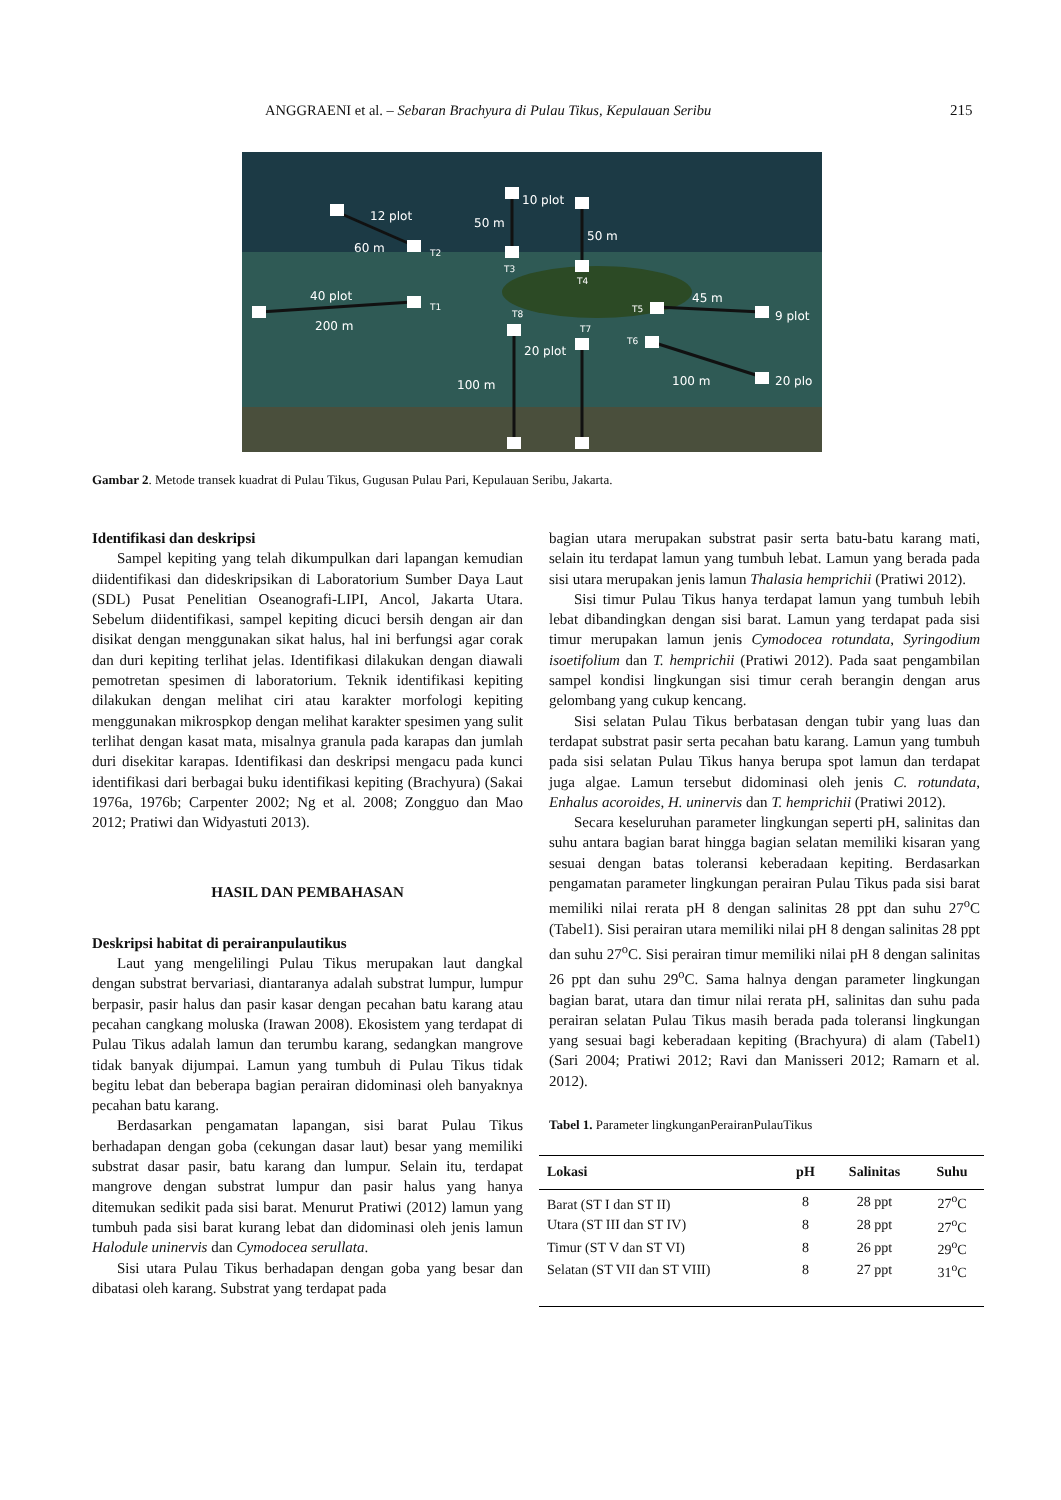ANGGRAENI et al. – Sebaran Brachyura di Pulau Tikus, Kepulauan Seribu 215
12 plot
60 m
40 plot
200 m
50 m
10 plot
50 m
45 m
9 plot
20 plot
100 m
100 m
20 plo
T2
T3
T4
T1
T8
T7
T5
T6
Gambar 2. Metode transek kuadrat di Pulau Tikus, Gugusan Pulau Pari, Kepulauan Seribu, Jakarta.
Identifikasi dan deskripsi
Sampel kepiting yang telah dikumpulkan dari lapangan kemudian diidentifikasi dan dideskripsikan di Laboratorium Sumber Daya Laut (SDL) Pusat Penelitian Oseanografi-LIPI, Ancol, Jakarta Utara. Sebelum diidentifikasi, sampel kepiting dicuci bersih dengan air dan disikat dengan menggunakan sikat halus, hal ini berfungsi agar corak dan duri kepiting terlihat jelas. Identifikasi dilakukan dengan diawali pemotretan spesimen di laboratorium. Teknik identifikasi kepiting dilakukan dengan melihat ciri atau karakter morfologi kepiting menggunakan mikrospkop dengan melihat karakter spesimen yang sulit terlihat dengan kasat mata, misalnya granula pada karapas dan jumlah duri disekitar karapas. Identifikasi dan deskripsi mengacu pada kunci identifikasi dari berbagai buku identifikasi kepiting (Brachyura) (Sakai 1976a, 1976b; Carpenter 2002; Ng et al. 2008; Zongguo dan Mao 2012; Pratiwi dan Widyastuti 2013).
HASIL DAN PEMBAHASAN
Deskripsi habitat di perairanpulautikus
Laut yang mengelilingi Pulau Tikus merupakan laut dangkal dengan substrat bervariasi, diantaranya adalah substrat lumpur, lumpur berpasir, pasir halus dan pasir kasar dengan pecahan batu karang atau pecahan cangkang moluska (Irawan 2008). Ekosistem yang terdapat di Pulau Tikus adalah lamun dan terumbu karang, sedangkan mangrove tidak banyak dijumpai. Lamun yang tumbuh di Pulau Tikus tidak begitu lebat dan beberapa bagian perairan didominasi oleh banyaknya pecahan batu karang.
Berdasarkan pengamatan lapangan, sisi barat Pulau Tikus berhadapan dengan goba (cekungan dasar laut) besar yang memiliki substrat dasar pasir, batu karang dan lumpur. Selain itu, terdapat mangrove dengan substrat lumpur dan pasir halus yang hanya ditemukan sedikit pada sisi barat. Menurut Pratiwi (2012) lamun yang tumbuh pada sisi barat kurang lebat dan didominasi oleh jenis lamun Halodule uninervis dan Cymodocea serullata.
Sisi utara Pulau Tikus berhadapan dengan goba yang besar dan dibatasi oleh karang. Substrat yang terdapat pada
bagian utara merupakan substrat pasir serta batu-batu karang mati, selain itu terdapat lamun yang tumbuh lebat. Lamun yang berada pada sisi utara merupakan jenis lamun Thalasia hemprichii (Pratiwi 2012).
Sisi timur Pulau Tikus hanya terdapat lamun yang tumbuh lebih lebat dibandingkan dengan sisi barat. Lamun yang terdapat pada sisi timur merupakan lamun jenis Cymodocea rotundata, Syringodium isoetifolium dan T. hemprichii (Pratiwi 2012). Pada saat pengambilan sampel kondisi lingkungan sisi timur cerah berangin dengan arus gelombang yang cukup kencang.
Sisi selatan Pulau Tikus berbatasan dengan tubir yang luas dan terdapat substrat pasir serta pecahan batu karang. Lamun yang tumbuh pada sisi selatan Pulau Tikus hanya berupa spot lamun dan terdapat juga algae. Lamun tersebut didominasi oleh jenis C. rotundata, Enhalus acoroides, H. uninervis dan T. hemprichii (Pratiwi 2012).
Secara keseluruhan parameter lingkungan seperti pH, salinitas dan suhu antara bagian barat hingga bagian selatan memiliki kisaran yang sesuai dengan batas toleransi keberadaan kepiting. Berdasarkan pengamatan parameter lingkungan perairan Pulau Tikus pada sisi barat memiliki nilai rerata pH 8 dengan salinitas 28 ppt dan suhu 27<sup>o</sup>C (Tabel1). Sisi perairan utara memiliki nilai pH 8 dengan salinitas 28 ppt dan suhu 27<sup>o</sup>C. Sisi perairan timur memiliki nilai pH 8 dengan salinitas 26 ppt dan suhu 29<sup>o</sup>C. Sama halnya dengan parameter lingkungan bagian barat, utara dan timur nilai rerata pH, salinitas dan suhu pada perairan selatan Pulau Tikus masih berada pada toleransi lingkungan yang sesuai bagi keberadaan kepiting (Brachyura) di alam (Tabel1) (Sari 2004; Pratiwi 2012; Ravi dan Manisseri 2012; Ramarn et al. 2012).
Tabel 1. Parameter lingkunganPerairanPulauTikus
| Lokasi | pH | Salinitas | Suhu |
| --- | --- | --- | --- |
| Barat (ST I dan ST II) | 8 | 28 ppt | 27<sup>o</sup>C |
| Utara (ST III dan ST IV) | 8 | 28 ppt | 27<sup>o</sup>C |
| Timur (ST V dan ST VI) | 8 | 26 ppt | 29<sup>o</sup>C |
| Selatan (ST VII dan ST VIII) | 8 | 27 ppt | 31<sup>o</sup>C |